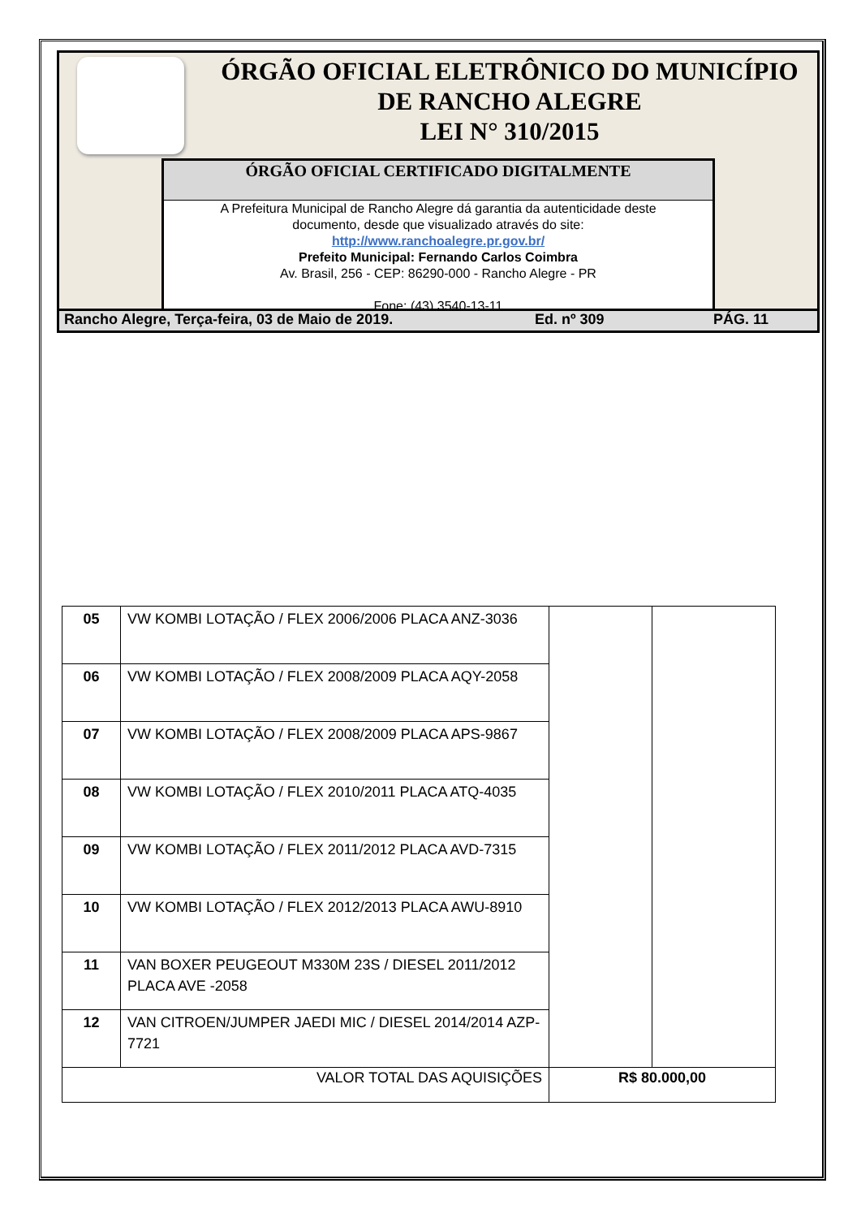ÓRGÃO OFICIAL ELETRÔNICO DO MUNICÍPIO
DE RANCHO ALEGRE
LEI N° 310/2015
ÓRGÃO OFICIAL CERTIFICADO DIGITALMENTE
A Prefeitura Municipal de Rancho Alegre dá garantia da autenticidade deste
documento, desde que visualizado através do site:
http://www.ranchoalegre.pr.gov.br/
Prefeito Municipal: Fernando Carlos Coimbra
Av. Brasil, 256 - CEP: 86290-000 - Rancho Alegre - PR
Fone: (43) 3540-13-11
Rancho Alegre, Terça-feira, 03 de Maio de 2019. Ed. nº 309 PÁG. 11
| 05 | VW KOMBI LOTAÇÃO / FLEX 2006/2006 PLACA ANZ-3036 | | |
| 06 | VW KOMBI LOTAÇÃO / FLEX 2008/2009 PLACA AQY-2058 | | |
| 07 | VW KOMBI LOTAÇÃO / FLEX 2008/2009 PLACA APS-9867 | | |
| 08 | VW KOMBI LOTAÇÃO / FLEX 2010/2011 PLACA ATQ-4035 | | |
| 09 | VW KOMBI LOTAÇÃO / FLEX 2011/2012 PLACA AVD-7315 | | |
| 10 | VW KOMBI LOTAÇÃO / FLEX 2012/2013 PLACA AWU-8910 | | |
| 11 | VAN BOXER PEUGEOUT M330M 23S / DIESEL 2011/2012 PLACA AVE -2058 | | |
| 12 | VAN CITROEN/JUMPER JAEDI MIC / DIESEL 2014/2014 AZP-7721 | | |
| VALOR TOTAL DAS AQUISIÇÕES | | R$ 80.000,00 | |